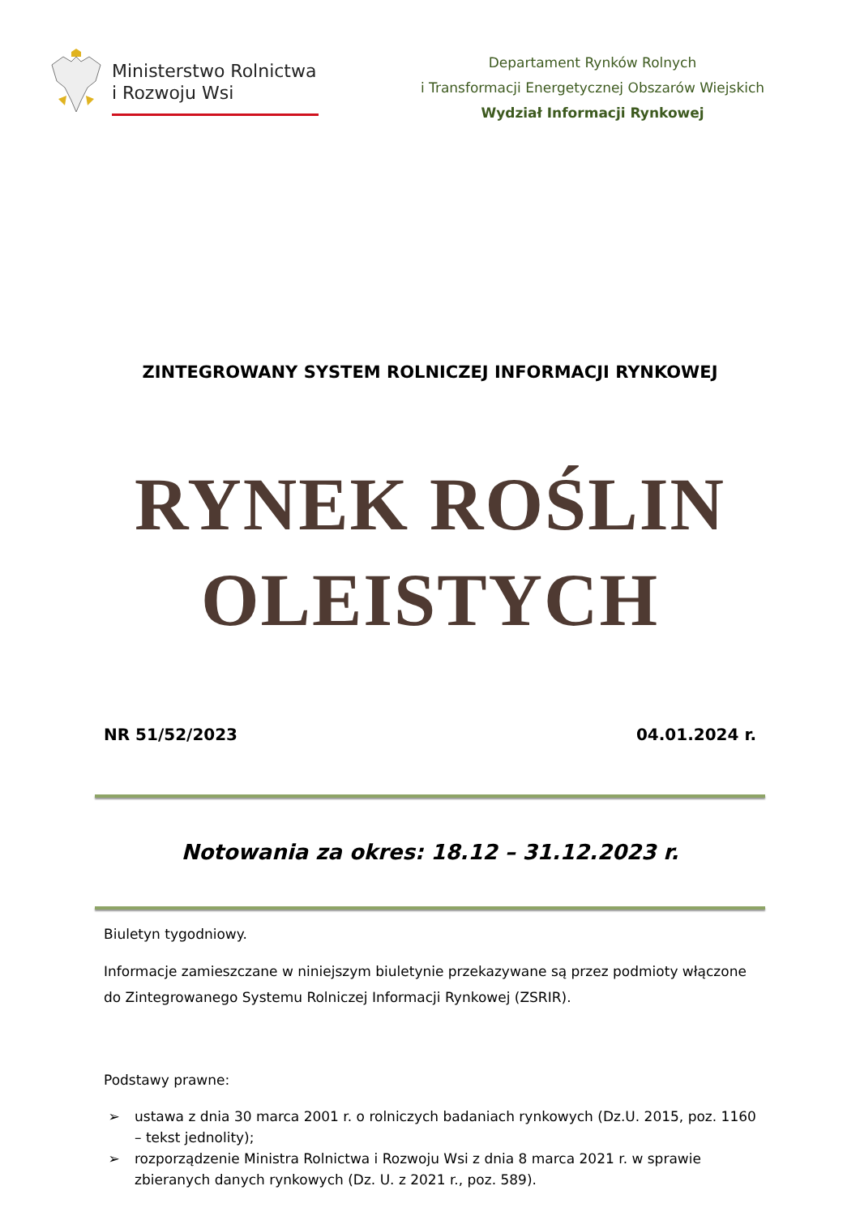Ministerstwo Rolnictwa
i Rozwoju Wsi
Departament Rynków Rolnych
i Transformacji Energetycznej Obszarów Wiejskich
Wydział Informacji Rynkowej
ZINTEGROWANY SYSTEM ROLNICZEJ INFORMACJI RYNKOWEJ
RYNEK ROŚLIN
OLEISTYCH
NR 51/52/2023 04.01.2024 r.
Notowania za okres: 18.12 – 31.12.2023 r.
Biuletyn tygodniowy.
Informacje zamieszczane w niniejszym biuletynie przekazywane są przez podmioty włączone do Zintegrowanego Systemu Rolniczej Informacji Rynkowej (ZSRIR).
Podstawy prawne:
➢ ustawa z dnia 30 marca 2001 r. o rolniczych badaniach rynkowych (Dz.U. 2015, poz. 1160 – tekst jednolity);
➢ rozporządzenie Ministra Rolnictwa i Rozwoju Wsi z dnia 8 marca 2021 r. w sprawie zbieranych danych rynkowych (Dz. U. z 2021 r., poz. 589).